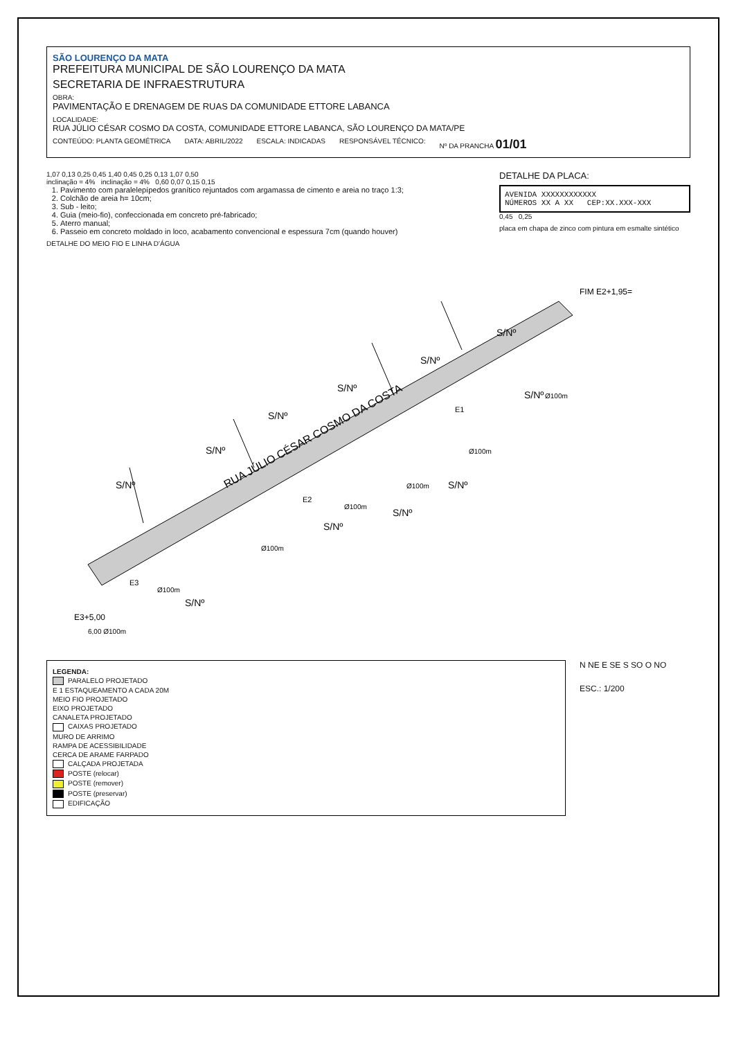SÃO LOURENÇO DA MATA
PREFEITURA MUNICIPAL DE SÃO LOURENÇO DA MATA
SECRETARIA DE INFRAESTRUTURA
OBRA:
PAVIMENTAÇÃO E DRENAGEM DE RUAS DA COMUNIDADE ETTORE LABANCA
LOCALIDADE:
RUA JÚLIO CÉSAR COSMO DA COSTA, COMUNIDADE ETTORE LABANCA, SÃO LOURENÇO DA MATA/PE
CONTEÚDO: PLANTA GEOMÉTRICA DATA: ABRIL/2022 ESCALA: INDICADAS RESPONSÁVEL TÉCNICO: Nº DA PRANCHA 01/01
1,07 0,13 0,25 0,45 1,40 0,45 0,25 0,13 1,07 0,50
inclinação = 4% inclinação = 4% 0,60 0,07 0,15 0,15
1. Pavimento com paralelepípedos granítico rejuntados com argamassa de cimento e areia no traço 1:3;
2. Colchão de areia h= 10cm;
3. Sub - leito;
4. Guia (meio-fio), confeccionada em concreto pré-fabricado;
5. Aterro manual;
6. Passeio em concreto moldado in loco, acabamento convencional e espessura 7cm (quando houver)
DETALHE DO MEIO FIO E LINHA D'ÁGUA
DETALHE DA PLACA:
AVENIDA XXXXXXXXXXXX
NÚMEROS XX A XX CEP:XX.XXX-XXX
0,45 0,25
placa em chapa de zinco com pintura em esmalte sintético
RUA JÚLIO CÉSAR COSMO DA COSTA
S/Nº
S/Nº
S/Nº
S/Nº
S/Nº
S/Nº
S/Nº
S/Nº
S/Nº
S/Nº
S/Nº
E3
E2
E1
FIM E2+1,95=
E3+5,00
Ø100m
Ø100m
Ø100m
Ø100m
Ø100m
Ø100m
6,00 Ø100m
LEGENDA:
PARALELO PROJETADO
E 1 ESTAQUEAMENTO A CADA 20M
MEIO FIO PROJETADO
EIXO PROJETADO
CANALETA PROJETADO
CAIXAS PROJETADO
MURO DE ARRIMO
RAMPA DE ACESSIBILIDADE
CERCA DE ARAME FARPADO
CALÇADA PROJETADA
POSTE (relocar)
POSTE (remover)
POSTE (preservar)
EDIFICAÇÃO
N NE E SE S SO O NO
ESC.: 1/200